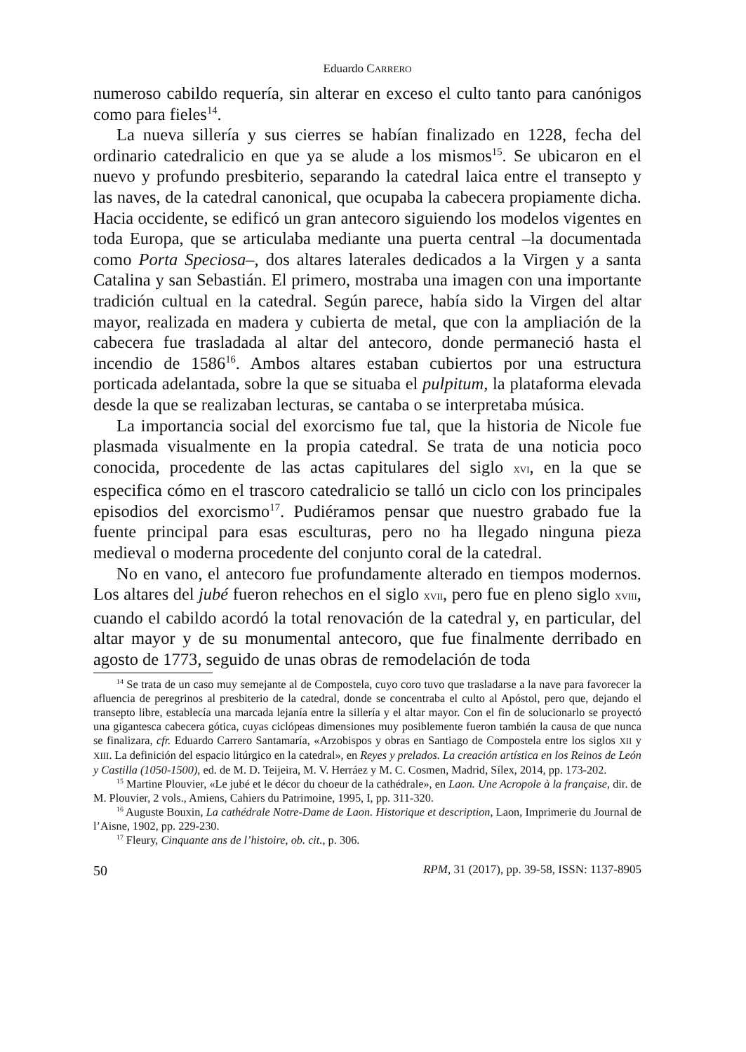Eduardo CARRERO
numeroso cabildo requería, sin alterar en exceso el culto tanto para canónigos como para fieles<sup>14</sup>.
La nueva sillería y sus cierres se habían finalizado en 1228, fecha del ordinario catedralicio en que ya se alude a los mismos<sup>15</sup>. Se ubicaron en el nuevo y profundo presbiterio, separando la catedral laica entre el transepto y las naves, de la catedral canonical, que ocupaba la cabecera propiamente dicha. Hacia occidente, se edificó un gran antecoro siguiendo los modelos vigentes en toda Europa, que se articulaba mediante una puerta central –la documentada como Porta Speciosa–, dos altares laterales dedicados a la Virgen y a santa Catalina y san Sebastián. El primero, mostraba una imagen con una importante tradición cultual en la catedral. Según parece, había sido la Virgen del altar mayor, realizada en madera y cubierta de metal, que con la ampliación de la cabecera fue trasladada al altar del antecoro, donde permaneció hasta el incendio de 1586<sup>16</sup>. Ambos altares estaban cubiertos por una estructura porticada adelantada, sobre la que se situaba el pulpitum, la plataforma elevada desde la que se realizaban lecturas, se cantaba o se interpretaba música.
La importancia social del exorcismo fue tal, que la historia de Nicole fue plasmada visualmente en la propia catedral. Se trata de una noticia poco conocida, procedente de las actas capitulares del siglo XVI, en la que se especifica cómo en el trascoro catedralicio se talló un ciclo con los principales episodios del exorcismo<sup>17</sup>. Pudiéramos pensar que nuestro grabado fue la fuente principal para esas esculturas, pero no ha llegado ninguna pieza medieval o moderna procedente del conjunto coral de la catedral.
No en vano, el antecoro fue profundamente alterado en tiempos modernos. Los altares del jubé fueron rehechos en el siglo XVII, pero fue en pleno siglo XVIII, cuando el cabildo acordó la total renovación de la catedral y, en particular, del altar mayor y de su monumental antecoro, que fue finalmente derribado en agosto de 1773, seguido de unas obras de remodelación de toda
<sup>14</sup> Se trata de un caso muy semejante al de Compostela, cuyo coro tuvo que trasladarse a la nave para favorecer la afluencia de peregrinos al presbiterio de la catedral, donde se concentraba el culto al Apóstol, pero que, dejando el transepto libre, establecía una marcada lejanía entre la sillería y el altar mayor. Con el fin de solucionarlo se proyectó una gigantesca cabecera gótica, cuyas ciclópeas dimensiones muy posiblemente fueron también la causa de que nunca se finalizara, cfr. Eduardo Carrero Santamaría, «Arzobispos y obras en Santiago de Compostela entre los siglos XII y XIII. La definición del espacio litúrgico en la catedral», en Reyes y prelados. La creación artística en los Reinos de León y Castilla (1050-1500), ed. de M. D. Teijeira, M. V. Herráez y M. C. Cosmen, Madrid, Sílex, 2014, pp. 173-202.
<sup>15</sup> Martine Plouvier, «Le jubé et le décor du choeur de la cathédrale», en Laon. Une Acropole à la française, dir. de M. Plouvier, 2 vols., Amiens, Cahiers du Patrimoine, 1995, I, pp. 311-320.
<sup>16</sup> Auguste Bouxin, La cathédrale Notre-Dame de Laon. Historique et description, Laon, Imprimerie du Journal de l’Aisne, 1902, pp. 229-230.
<sup>17</sup> Fleury, Cinquante ans de l’histoire, ob. cit., p. 306.
50 RPM, 31 (2017), pp. 39-58, ISSN: 1137-8905